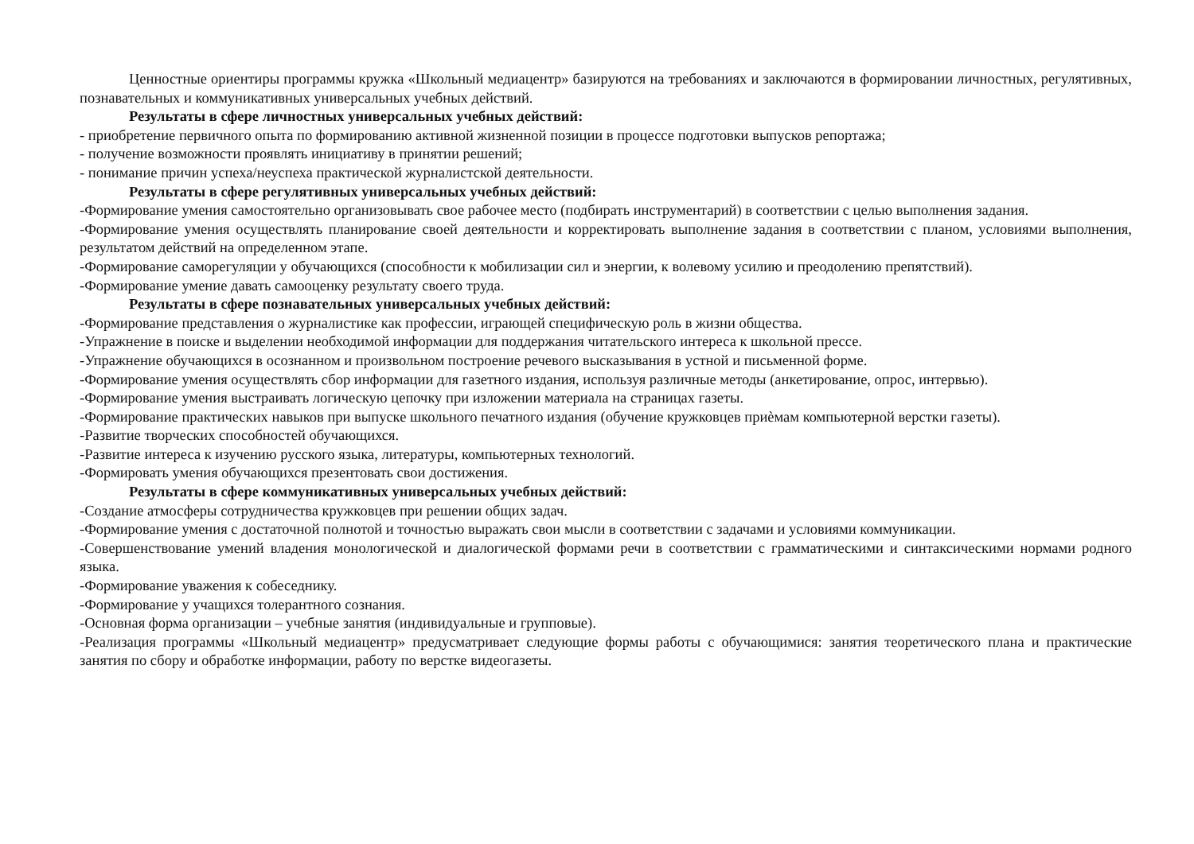Ценностные ориентиры программы кружка «Школьный медиацентр» базируются на требованиях и заключаются в формировании личностных, регулятивных, познавательных и коммуникативных универсальных учебных действий.
Результаты в сфере личностных универсальных учебных действий:
- приобретение первичного опыта по формированию активной жизненной позиции в процессе подготовки выпусков репортажа;
- получение возможности проявлять инициативу в принятии решений;
- понимание причин успеха/неуспеха практической журналистской деятельности.
Результаты в сфере регулятивных универсальных учебных действий:
-Формирование умения самостоятельно организовывать свое рабочее место (подбирать инструментарий) в соответствии с целью выполнения задания.
-Формирование умения осуществлять планирование своей деятельности и корректировать выполнение задания в соответствии с планом, условиями выполнения, результатом действий на определенном этапе.
-Формирование саморегуляции у обучающихся (способности к мобилизации сил и энергии, к волевому усилию и преодолению препятствий).
-Формирование умение давать самооценку результату своего труда.
Результаты в сфере познавательных универсальных учебных действий:
-Формирование представления о журналистике как профессии, играющей специфическую роль в жизни общества.
-Упражнение в поиске и выделении необходимой информации для поддержания читательского интереса к школьной прессе.
-Упражнение обучающихся в осознанном и произвольном построение речевого высказывания в устной и письменной форме.
-Формирование умения осуществлять сбор информации для газетного издания, используя различные методы (анкетирование, опрос, интервью).
-Формирование умения выстраивать логическую цепочку при изложении материала на страницах газеты.
-Формирование практических навыков при выпуске школьного печатного издания (обучение кружковцев приѐмам компьютерной верстки газеты).
-Развитие творческих способностей обучающихся.
-Развитие интереса к изучению русского языка, литературы, компьютерных технологий.
-Формировать умения обучающихся презентовать свои достижения.
Результаты в сфере коммуникативных универсальных учебных действий:
-Создание атмосферы сотрудничества кружковцев при решении общих задач.
-Формирование умения с достаточной полнотой и точностью выражать свои мысли в соответствии с задачами и условиями коммуникации.
-Совершенствование умений владения монологической и диалогической формами речи в соответствии с грамматическими и синтаксическими нормами родного языка.
-Формирование уважения к собеседнику.
-Формирование у учащихся толерантного сознания.
-Основная форма организации – учебные занятия (индивидуальные и групповые).
-Реализация программы «Школьный медиацентр» предусматривает следующие формы работы с обучающимися: занятия теоретического плана и практические занятия по сбору и обработке информации, работу по верстке видеогазеты.